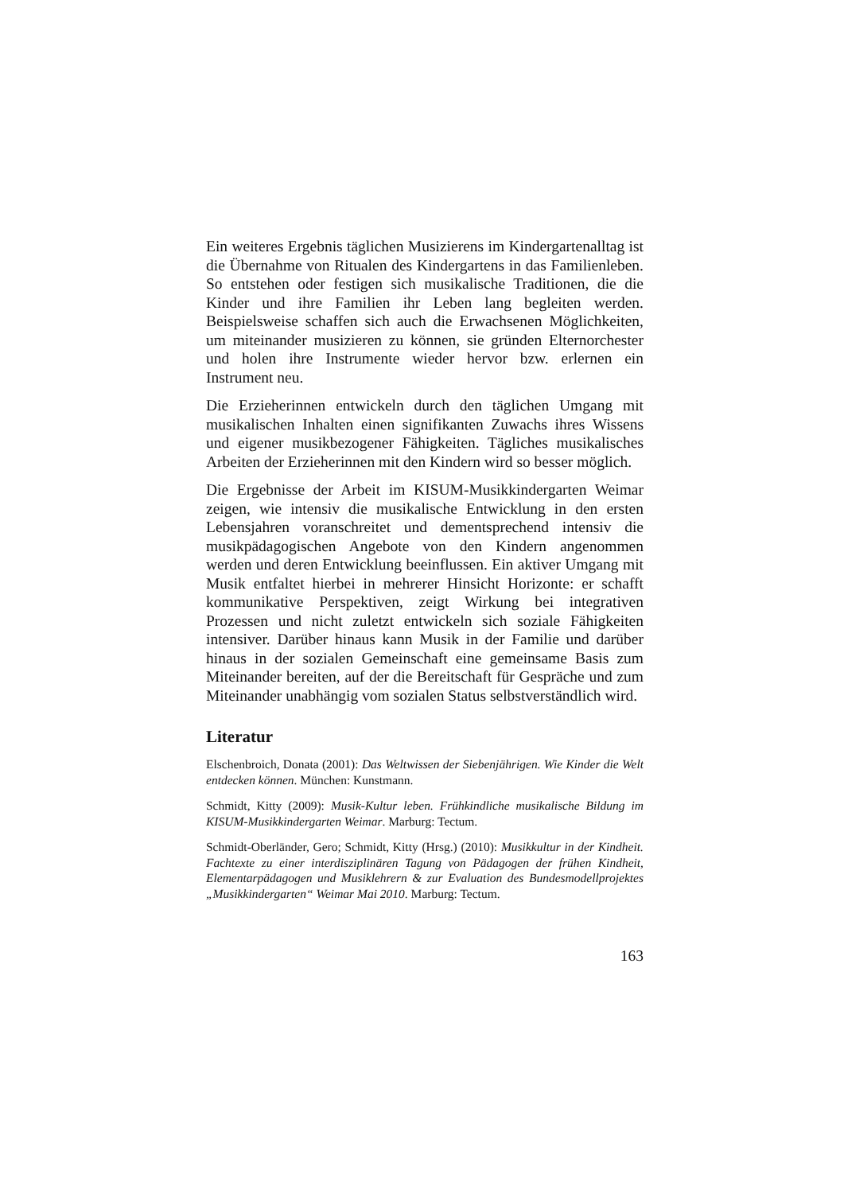Ein weiteres Ergebnis täglichen Musizierens im Kindergartenalltag ist die Übernahme von Ritualen des Kindergartens in das Familienleben. So entstehen oder festigen sich musikalische Traditionen, die die Kinder und ihre Familien ihr Leben lang begleiten werden. Beispielsweise schaffen sich auch die Erwachsenen Möglichkeiten, um miteinander musizieren zu können, sie gründen Elternorchester und holen ihre Instrumente wieder hervor bzw. erlernen ein Instrument neu.
Die Erzieherinnen entwickeln durch den täglichen Umgang mit musikalischen Inhalten einen signifikanten Zuwachs ihres Wissens und eigener musikbezogener Fähigkeiten. Tägliches musikalisches Arbeiten der Erzieherinnen mit den Kindern wird so besser möglich.
Die Ergebnisse der Arbeit im KISUM-Musikkindergarten Weimar zeigen, wie intensiv die musikalische Entwicklung in den ersten Lebensjahren voranschreitet und dementsprechend intensiv die musikpädagogischen Angebote von den Kindern angenommen werden und deren Entwicklung beeinflussen. Ein aktiver Umgang mit Musik entfaltet hierbei in mehrerer Hinsicht Horizonte: er schafft kommunikative Perspektiven, zeigt Wirkung bei integrativen Prozessen und nicht zuletzt entwickeln sich soziale Fähigkeiten intensiver. Darüber hinaus kann Musik in der Familie und darüber hinaus in der sozialen Gemeinschaft eine gemeinsame Basis zum Miteinander bereiten, auf der die Bereitschaft für Gespräche und zum Miteinander unabhängig vom sozialen Status selbstverständlich wird.
Literatur
Elschenbroich, Donata (2001): Das Weltwissen der Siebenjährigen. Wie Kinder die Welt entdecken können. München: Kunstmann.
Schmidt, Kitty (2009): Musik-Kultur leben. Frühkindliche musikalische Bildung im KISUM-Musikkindergarten Weimar. Marburg: Tectum.
Schmidt-Oberländer, Gero; Schmidt, Kitty (Hrsg.) (2010): Musikkultur in der Kindheit. Fachtexte zu einer interdisziplinären Tagung von Pädagogen der frühen Kindheit, Elementarpädagogen und Musiklehrern & zur Evaluation des Bundesmodellprojektes „Musikkindergarten“ Weimar Mai 2010. Marburg: Tectum.
163